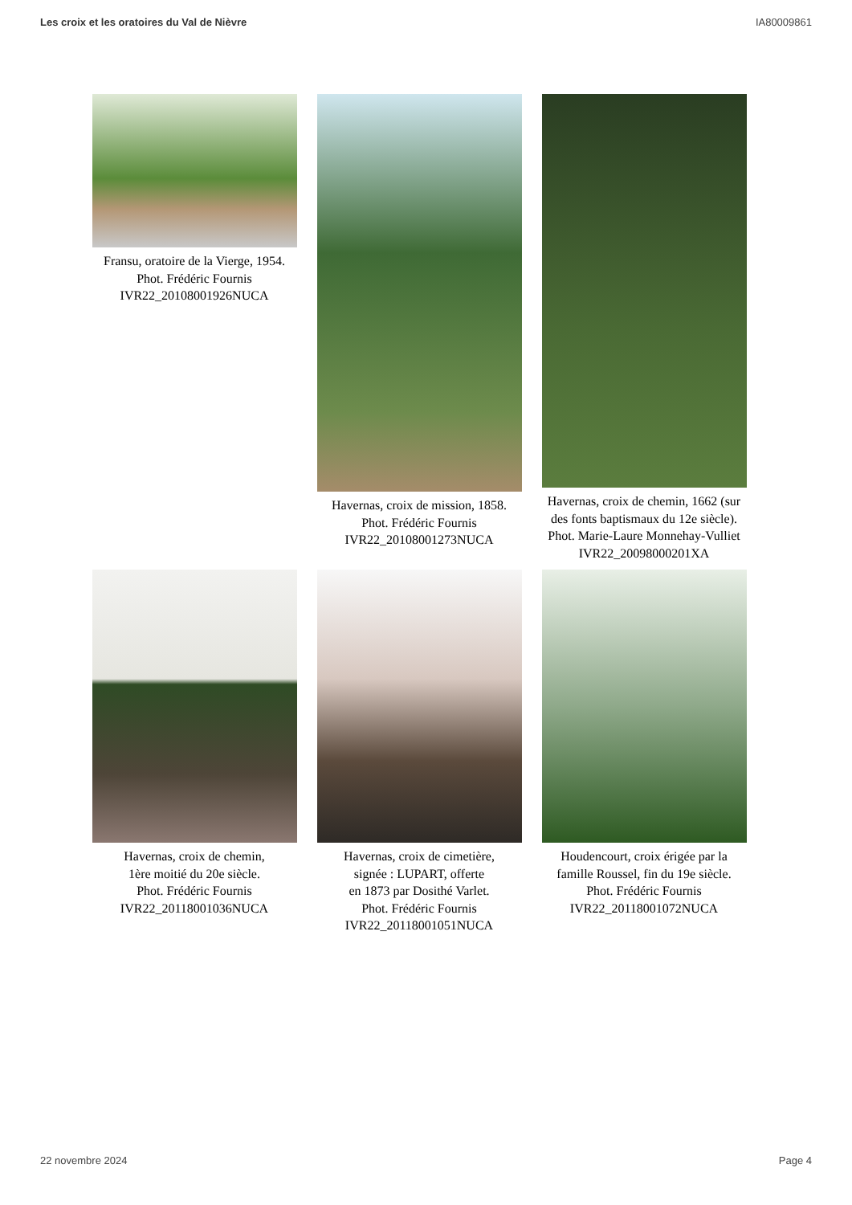Les croix et les oratoires du Val de Nièvre IA80009861
Fransu, oratoire de la Vierge, 1954.
Phot. Frédéric Fournis
IVR22_20108001926NUCA
Havernas, croix de mission, 1858.
Phot. Frédéric Fournis
IVR22_20108001273NUCA
Havernas, croix de chemin, 1662 (sur des fonts baptismaux du 12e siècle).
Phot. Marie-Laure Monnehay-Vulliet
IVR22_20098000201XA
Havernas, croix de chemin,
1ère moitié du 20e siècle.
Phot. Frédéric Fournis
IVR22_20118001036NUCA
Havernas, croix de cimetière,
signée : LUPART, offerte
en 1873 par Dosithé Varlet.
Phot. Frédéric Fournis
IVR22_20118001051NUCA
Houdencourt, croix érigée par la famille Roussel, fin du 19e siècle.
Phot. Frédéric Fournis
IVR22_20118001072NUCA
22 novembre 2024 Page 4